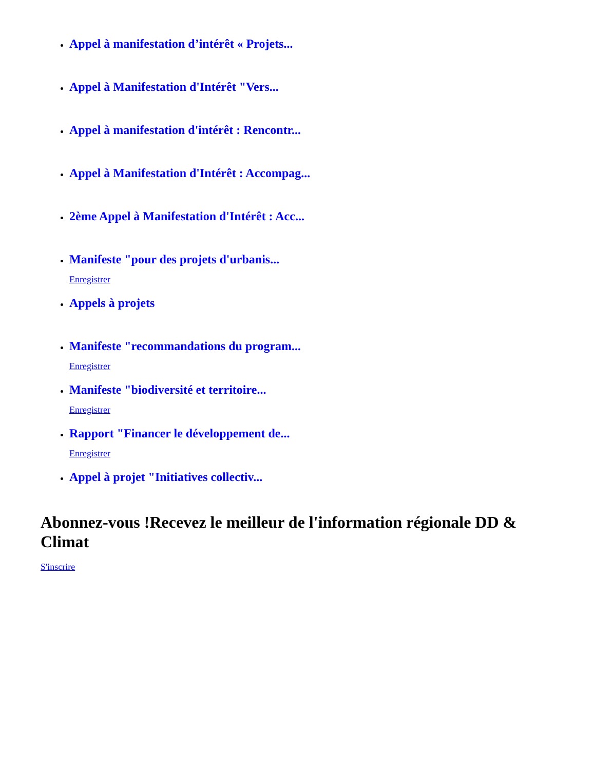Appel à manifestation d’intérêt « Projets...
Appel à Manifestation d'Intérêt "Vers...
Appel à manifestation d'intérêt : Rencontr...
Appel à Manifestation d'Intérêt : Accompag...
2ème Appel à Manifestation d'Intérêt : Acc...
Manifeste "pour des projets d'urbanis...
Enregistrer
Appels à projets
Manifeste "recommandations du program...
Enregistrer
Manifeste "biodiversité et territoire...
Enregistrer
Rapport "Financer le développement de...
Enregistrer
Appel à projet "Initiatives collectiv...
Abonnez-vous !Recevez le meilleur de l'information régionale DD & Climat
S'inscrire